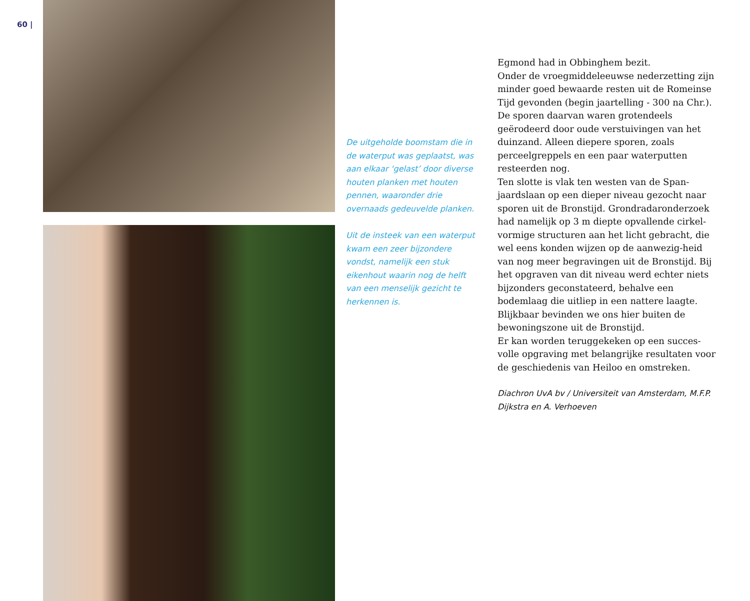60 |
De uitgeholde boomstam die in de waterput was geplaatst, was aan elkaar ‘gelast’ door diverse houten planken met houten pennen, waaronder drie overnaads gedeuvelde planken.
Uit de insteek van een waterput kwam een zeer bijzondere vondst, namelijk een stuk eikenhout waarin nog de helft van een menselijk gezicht te herkennen is.
Egmond had in Obbinghem bezit.
Onder de vroegmiddeleeuwse nederzetting zijn minder goed bewaarde resten uit de Romeinse Tijd gevonden (begin jaartelling - 300 na Chr.).
De sporen daarvan waren grotendeels geërodeerd door oude verstuivingen van het duinzand. Alleen diepere sporen, zoals perceelgreppels en een paar waterputten resteerden nog.
Ten slotte is vlak ten westen van de Span-jaardslaan op een dieper niveau gezocht naar sporen uit de Bronstijd. Grondradaronderzoek had namelijk op 3 m diepte opvallende cirkel-vormige structuren aan het licht gebracht, die wel eens konden wijzen op de aanwezig-heid van nog meer begravingen uit de Bronstijd. Bij het opgraven van dit niveau werd echter niets bijzonders geconstateerd, behalve een bodemlaag die uitliep in een nattere laagte. Blijkbaar bevinden we ons hier buiten de bewoningszone uit de Bronstijd.
Er kan worden teruggekeken op een succes-volle opgraving met belangrijke resultaten voor de geschiedenis van Heiloo en omstreken.
Diachron UvA bv / Universiteit van Amsterdam, M.F.P. Dijkstra en A. Verhoeven